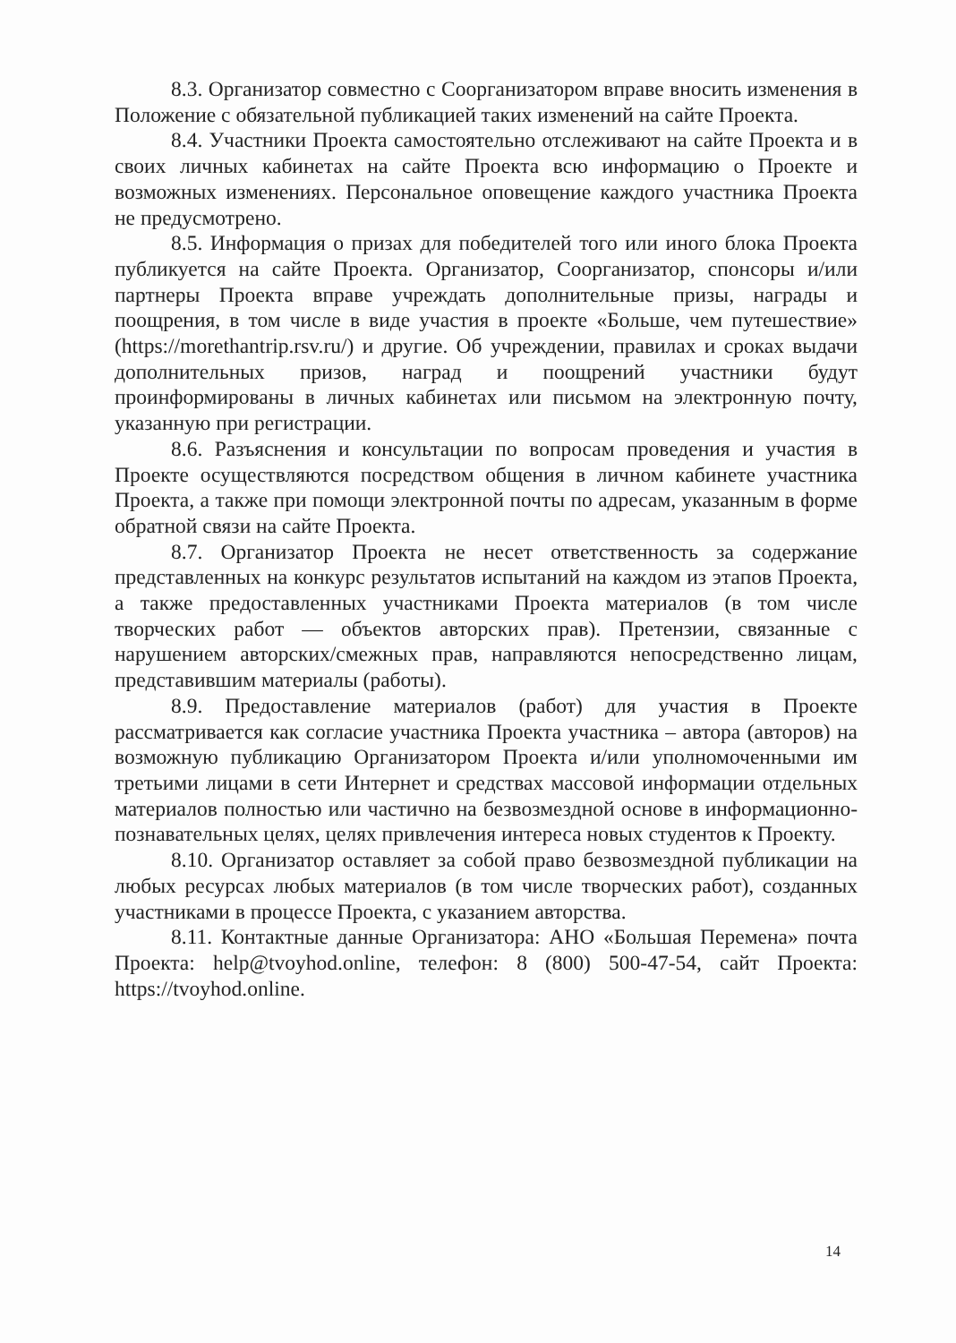8.3. Организатор совместно с Соорганизатором вправе вносить изменения в Положение с обязательной публикацией таких изменений на сайте Проекта.
8.4. Участники Проекта самостоятельно отслеживают на сайте Проекта и в своих личных кабинетах на сайте Проекта всю информацию о Проекте и возможных изменениях. Персональное оповещение каждого участника Проекта не предусмотрено.
8.5. Информация о призах для победителей того или иного блока Проекта публикуется на сайте Проекта. Организатор, Соорганизатор, спонсоры и/или партнеры Проекта вправе учреждать дополнительные призы, награды и поощрения, в том числе в виде участия в проекте «Больше, чем путешествие» (https://morethantrip.rsv.ru/) и другие. Об учреждении, правилах и сроках выдачи дополнительных призов, наград и поощрений участники будут проинформированы в личных кабинетах или письмом на электронную почту, указанную при регистрации.
8.6. Разъяснения и консультации по вопросам проведения и участия в Проекте осуществляются посредством общения в личном кабинете участника Проекта, а также при помощи электронной почты по адресам, указанным в форме обратной связи на сайте Проекта.
8.7. Организатор Проекта не несет ответственность за содержание представленных на конкурс результатов испытаний на каждом из этапов Проекта, а также предоставленных участниками Проекта материалов (в том числе творческих работ — объектов авторских прав). Претензии, связанные с нарушением авторских/смежных прав, направляются непосредственно лицам, представившим материалы (работы).
8.9. Предоставление материалов (работ) для участия в Проекте рассматривается как согласие участника Проекта участника – автора (авторов) на возможную публикацию Организатором Проекта и/или уполномоченными им третьими лицами в сети Интернет и средствах массовой информации отдельных материалов полностью или частично на безвозмездной основе в информационно-познавательных целях, целях привлечения интереса новых студентов к Проекту.
8.10. Организатор оставляет за собой право безвозмездной публикации на любых ресурсах любых материалов (в том числе творческих работ), созданных участниками в процессе Проекта, с указанием авторства.
8.11. Контактные данные Организатора: АНО «Большая Перемена» почта Проекта: help@tvoyhod.online, телефон: 8 (800) 500-47-54, сайт Проекта: https://tvoyhod.online.
14